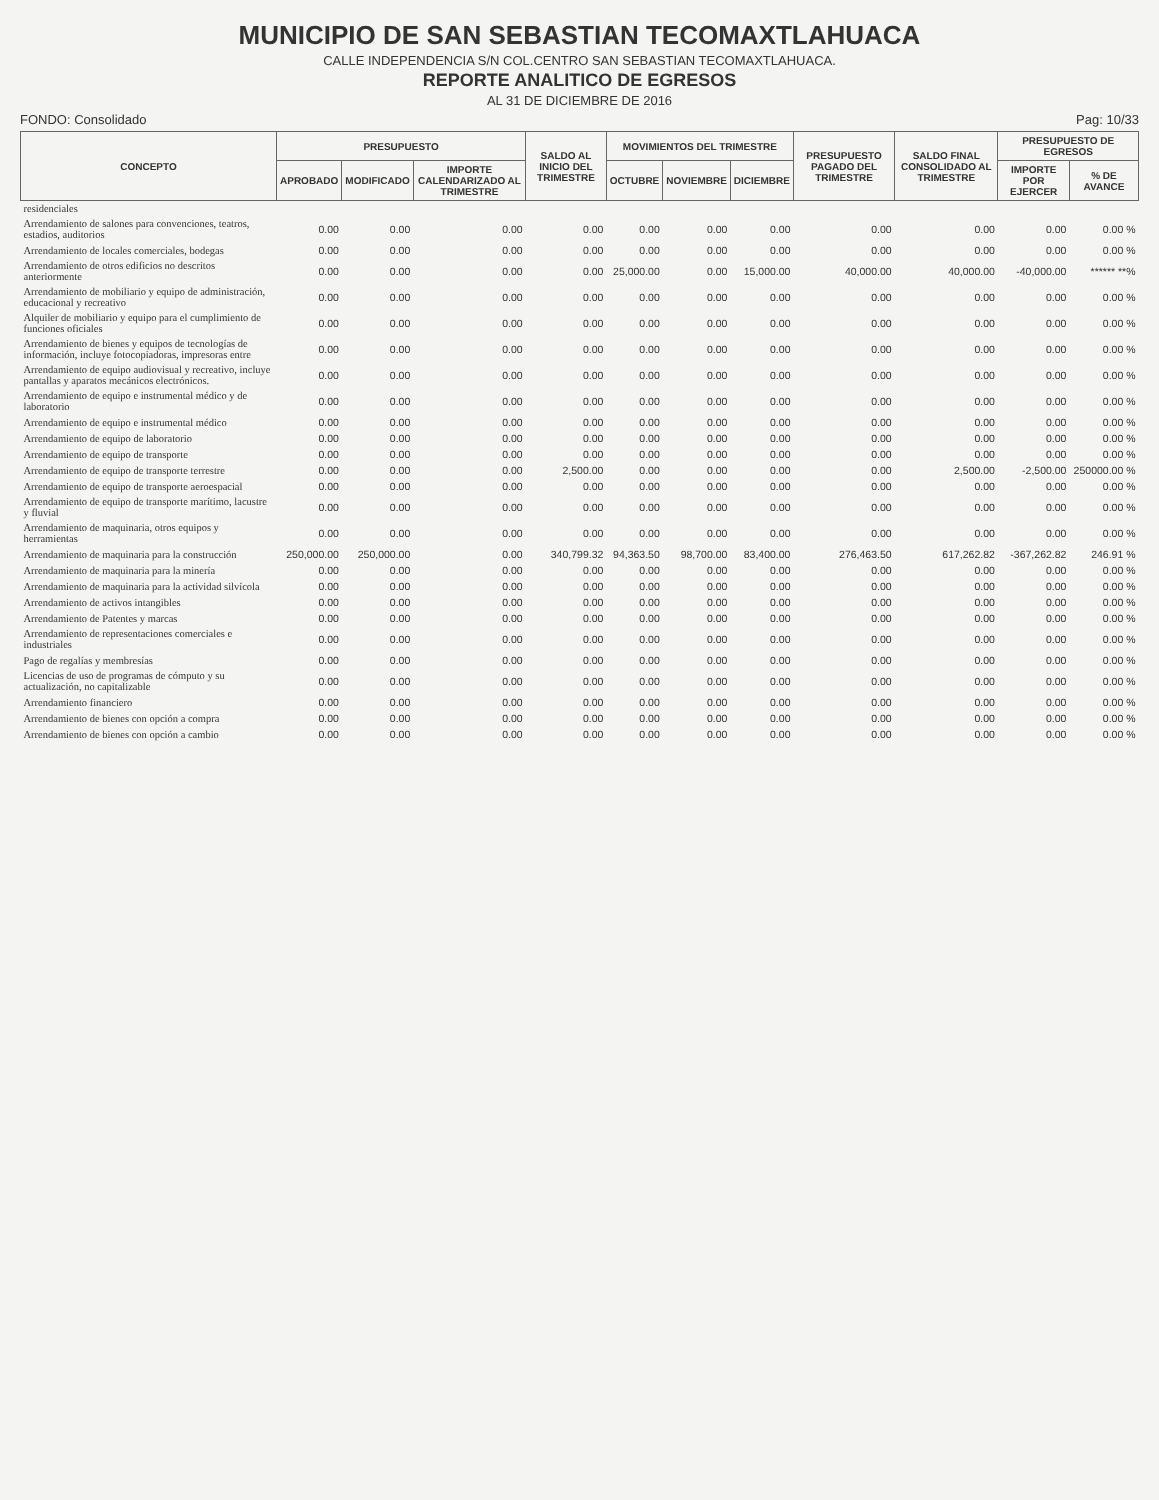MUNICIPIO DE SAN SEBASTIAN TECOMAXTLAHUACA
CALLE INDEPENDENCIA S/N COL.CENTRO SAN SEBASTIAN TECOMAXTLAHUACA.
REPORTE ANALITICO DE EGRESOS
AL 31 DE DICIEMBRE DE 2016
FONDO: Consolidado Pag: 10/33
| CONCEPTO | PRESUPUESTO | | | SALDO AL INICIO DEL TRIMESTRE | MOVIMIENTOS DEL TRIMESTRE | | | PRESUPUESTO PAGADO DEL TRIMESTRE | SALDO FINAL CONSOLIDADO AL TRIMESTRE | PRESUPUESTO DE EGRESOS | |
| --- | --- | --- | --- | --- | --- | --- | --- | --- | --- | --- | --- |
| | APROBADO | MODIFICADO | IMPORTE CALENDARIZADO AL TRIMESTRE | | OCTUBRE | NOVIEMBRE | DICIEMBRE | | | IMPORTE POR EJERCER | % DE AVANCE |
| residenciales | | | | | | | | | | | |
| Arrendamiento de salones para convenciones, teatros, estadios, auditorios | 0.00 | 0.00 | 0.00 | 0.00 | 0.00 | 0.00 | 0.00 | 0.00 | 0.00 | 0.00 | 0.00 % |
| Arrendamiento de locales comerciales, bodegas | 0.00 | 0.00 | 0.00 | 0.00 | 0.00 | 0.00 | 0.00 | 0.00 | 0.00 | 0.00 | 0.00 % |
| Arrendamiento de otros edificios no descritos anteriormente | 0.00 | 0.00 | 0.00 | 0.00 | 25,000.00 | 0.00 | 15,000.00 | 40,000.00 | 40,000.00 | -40,000.00 | ****** **% |
| Arrendamiento de mobiliario y equipo de administración, educacional y recreativo | 0.00 | 0.00 | 0.00 | 0.00 | 0.00 | 0.00 | 0.00 | 0.00 | 0.00 | 0.00 | 0.00 % |
| Alquiler de mobiliario y equipo para el cumplimiento de funciones oficiales | 0.00 | 0.00 | 0.00 | 0.00 | 0.00 | 0.00 | 0.00 | 0.00 | 0.00 | 0.00 | 0.00 % |
| Arrendamiento de bienes y equipos de tecnologías de información, incluye fotocopiadoras, impresoras entre | 0.00 | 0.00 | 0.00 | 0.00 | 0.00 | 0.00 | 0.00 | 0.00 | 0.00 | 0.00 | 0.00 % |
| Arrendamiento de equipo audiovisual y recreativo, incluye pantallas y aparatos mecánicos electrónicos. | 0.00 | 0.00 | 0.00 | 0.00 | 0.00 | 0.00 | 0.00 | 0.00 | 0.00 | 0.00 | 0.00 % |
| Arrendamiento de equipo e instrumental médico y de laboratorio | 0.00 | 0.00 | 0.00 | 0.00 | 0.00 | 0.00 | 0.00 | 0.00 | 0.00 | 0.00 | 0.00 % |
| Arrendamiento de equipo e instrumental médico | 0.00 | 0.00 | 0.00 | 0.00 | 0.00 | 0.00 | 0.00 | 0.00 | 0.00 | 0.00 | 0.00 % |
| Arrendamiento de equipo de laboratorio | 0.00 | 0.00 | 0.00 | 0.00 | 0.00 | 0.00 | 0.00 | 0.00 | 0.00 | 0.00 | 0.00 % |
| Arrendamiento de equipo de transporte | 0.00 | 0.00 | 0.00 | 0.00 | 0.00 | 0.00 | 0.00 | 0.00 | 0.00 | 0.00 | 0.00 % |
| Arrendamiento de equipo de transporte terrestre | 0.00 | 0.00 | 0.00 | 2,500.00 | 0.00 | 0.00 | 0.00 | 0.00 | 2,500.00 | -2,500.00 | 250000.00 % |
| Arrendamiento de equipo de transporte aeroespacial | 0.00 | 0.00 | 0.00 | 0.00 | 0.00 | 0.00 | 0.00 | 0.00 | 0.00 | 0.00 | 0.00 % |
| Arrendamiento de equipo de transporte marítimo, lacustre y fluvial | 0.00 | 0.00 | 0.00 | 0.00 | 0.00 | 0.00 | 0.00 | 0.00 | 0.00 | 0.00 | 0.00 % |
| Arrendamiento de maquinaria, otros equipos y herramientas | 0.00 | 0.00 | 0.00 | 0.00 | 0.00 | 0.00 | 0.00 | 0.00 | 0.00 | 0.00 | 0.00 % |
| Arrendamiento de maquinaria para la construcción | 250,000.00 | 250,000.00 | 0.00 | 340,799.32 | 94,363.50 | 98,700.00 | 83,400.00 | 276,463.50 | 617,262.82 | -367,262.82 | 246.91 % |
| Arrendamiento de maquinaria para la minería | 0.00 | 0.00 | 0.00 | 0.00 | 0.00 | 0.00 | 0.00 | 0.00 | 0.00 | 0.00 | 0.00 % |
| Arrendamiento de maquinaria para la actividad silvícola | 0.00 | 0.00 | 0.00 | 0.00 | 0.00 | 0.00 | 0.00 | 0.00 | 0.00 | 0.00 | 0.00 % |
| Arrendamiento de activos intangibles | 0.00 | 0.00 | 0.00 | 0.00 | 0.00 | 0.00 | 0.00 | 0.00 | 0.00 | 0.00 | 0.00 % |
| Arrendamiento de Patentes y marcas | 0.00 | 0.00 | 0.00 | 0.00 | 0.00 | 0.00 | 0.00 | 0.00 | 0.00 | 0.00 | 0.00 % |
| Arrendamiento de representaciones comerciales e industriales | 0.00 | 0.00 | 0.00 | 0.00 | 0.00 | 0.00 | 0.00 | 0.00 | 0.00 | 0.00 | 0.00 % |
| Pago de regalías y membresías | 0.00 | 0.00 | 0.00 | 0.00 | 0.00 | 0.00 | 0.00 | 0.00 | 0.00 | 0.00 | 0.00 % |
| Licencias de uso de programas de cómputo y su actualización, no capitalizable | 0.00 | 0.00 | 0.00 | 0.00 | 0.00 | 0.00 | 0.00 | 0.00 | 0.00 | 0.00 | 0.00 % |
| Arrendamiento financiero | 0.00 | 0.00 | 0.00 | 0.00 | 0.00 | 0.00 | 0.00 | 0.00 | 0.00 | 0.00 | 0.00 % |
| Arrendamiento de bienes con opción a compra | 0.00 | 0.00 | 0.00 | 0.00 | 0.00 | 0.00 | 0.00 | 0.00 | 0.00 | 0.00 | 0.00 % |
| Arrendamiento de bienes con opción a cambio | 0.00 | 0.00 | 0.00 | 0.00 | 0.00 | 0.00 | 0.00 | 0.00 | 0.00 | 0.00 | 0.00 % |